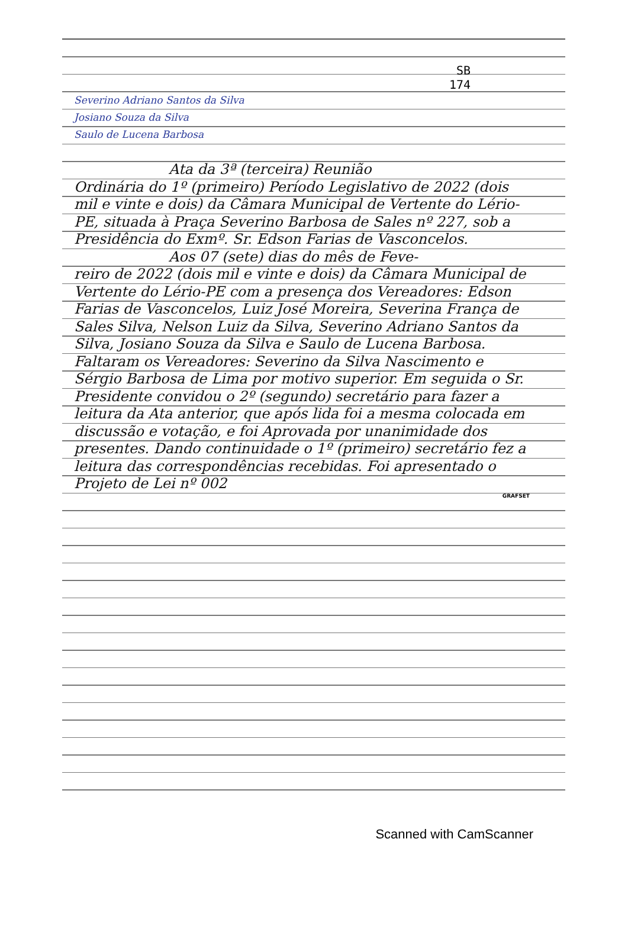SB
174
Severino Adriano Santos da Silva
Josiano Souza da Silva
Saulo de Lucena Barbosa
Ata da 3ª (terceira) Reunião
Ordinária do 1º (primeiro) Período Legislativo de 2022 (dois mil e vinte e dois) da Câmara Municipal de Vertente do Lério-PE, situada à Praça Severino Barbosa de Sales nº 227, sob a Presidência do Exmº. Sr. Edson Farias de Vasconcelos.
Aos 07 (sete) dias do mês de Feve-
reiro de 2022 (dois mil e vinte e dois) da Câmara Municipal de Vertente do Lério-PE com a presença dos Vereadores: Edson Farias de Vasconcelos, Luiz José Moreira, Severina França de Sales Silva, Nelson Luiz da Silva, Severino Adriano Santos da Silva, Josiano Souza da Silva e Saulo de Lucena Barbosa. Faltaram os Vereadores: Severino da Silva Nascimento e Sérgio Barbosa de Lima por motivo superior. Em seguida o Sr. Presidente convidou o 2º (segundo) secretário para fazer a leitura da Ata anterior, que após lida foi a mesma colocada em discussão e votação, e foi Aprovada por unanimidade dos presentes. Dando continuidade o 1º (primeiro) secretário fez a leitura das correspondências recebidas. Foi apresentado o Projeto de Lei nº 002
GRAFSET
Scanned with CamScanner